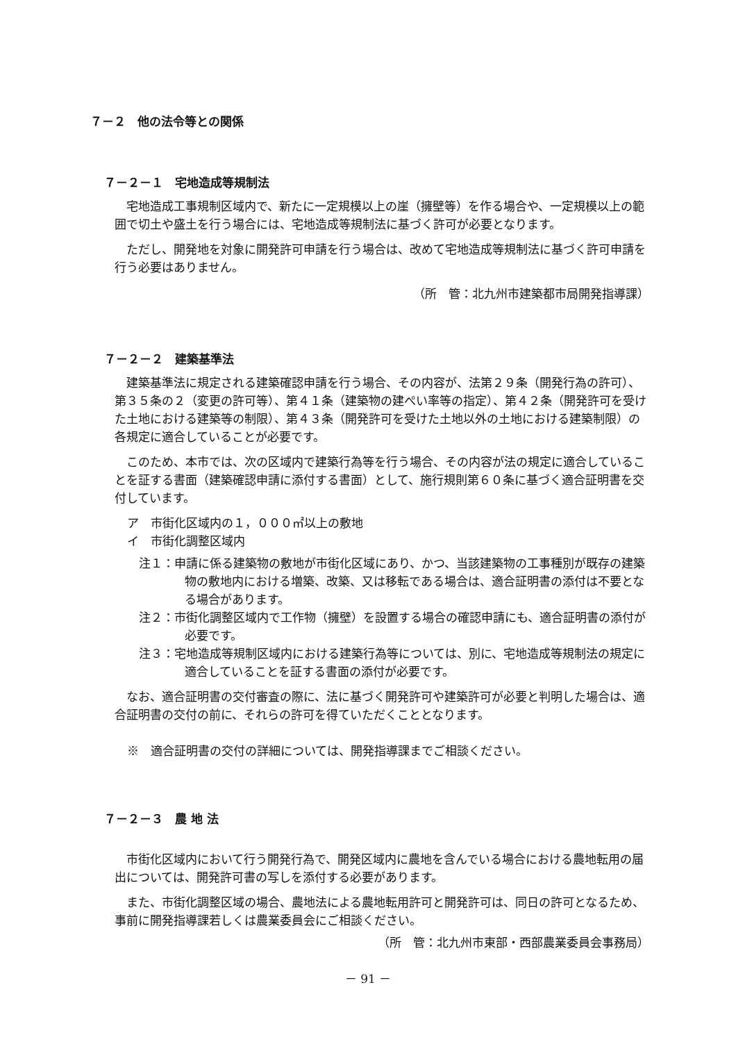７－２　他の法令等との関係
７－２－１　宅地造成等規制法
宅地造成工事規制区域内で、新たに一定規模以上の崖（擁壁等）を作る場合や、一定規模以上の範囲で切土や盛土を行う場合には、宅地造成等規制法に基づく許可が必要となります。
ただし、開発地を対象に開発許可申請を行う場合は、改めて宅地造成等規制法に基づく許可申請を行う必要はありません。
（所　管：北九州市建築都市局開発指導課）
７－２－２　建築基準法
建築基準法に規定される建築確認申請を行う場合、その内容が、法第２９条（開発行為の許可）、第３５条の２（変更の許可等）、第４１条（建築物の建ぺい率等の指定）、第４２条（開発許可を受けた土地における建築等の制限）、第４３条（開発許可を受けた土地以外の土地における建築制限）の各規定に適合していることが必要です。
このため、本市では、次の区域内で建築行為等を行う場合、その内容が法の規定に適合していることを証する書面（建築確認申請に添付する書面）として、施行規則第６０条に基づく適合証明書を交付しています。
ア　市街化区域内の１，０００㎡以上の敷地
イ　市街化調整区域内
注１：申請に係る建築物の敷地が市街化区域にあり、かつ、当該建築物の工事種別が既存の建築物の敷地内における増築、改築、又は移転である場合は、適合証明書の添付は不要となる場合があります。
注２：市街化調整区域内で工作物（擁壁）を設置する場合の確認申請にも、適合証明書の添付が必要です。
注３：宅地造成等規制区域内における建築行為等については、別に、宅地造成等規制法の規定に適合していることを証する書面の添付が必要です。
なお、適合証明書の交付審査の際に、法に基づく開発許可や建築許可が必要と判明した場合は、適合証明書の交付の前に、それらの許可を得ていただくこととなります。
※　適合証明書の交付の詳細については、開発指導課までご相談ください。
７－２－３　農 地 法
市街化区域内において行う開発行為で、開発区域内に農地を含んでいる場合における農地転用の届出については、開発許可書の写しを添付する必要があります。
また、市街化調整区域の場合、農地法による農地転用許可と開発許可は、同日の許可となるため、事前に開発指導課若しくは農業委員会にご相談ください。
（所　管：北九州市東部・西部農業委員会事務局）
－ 91 －